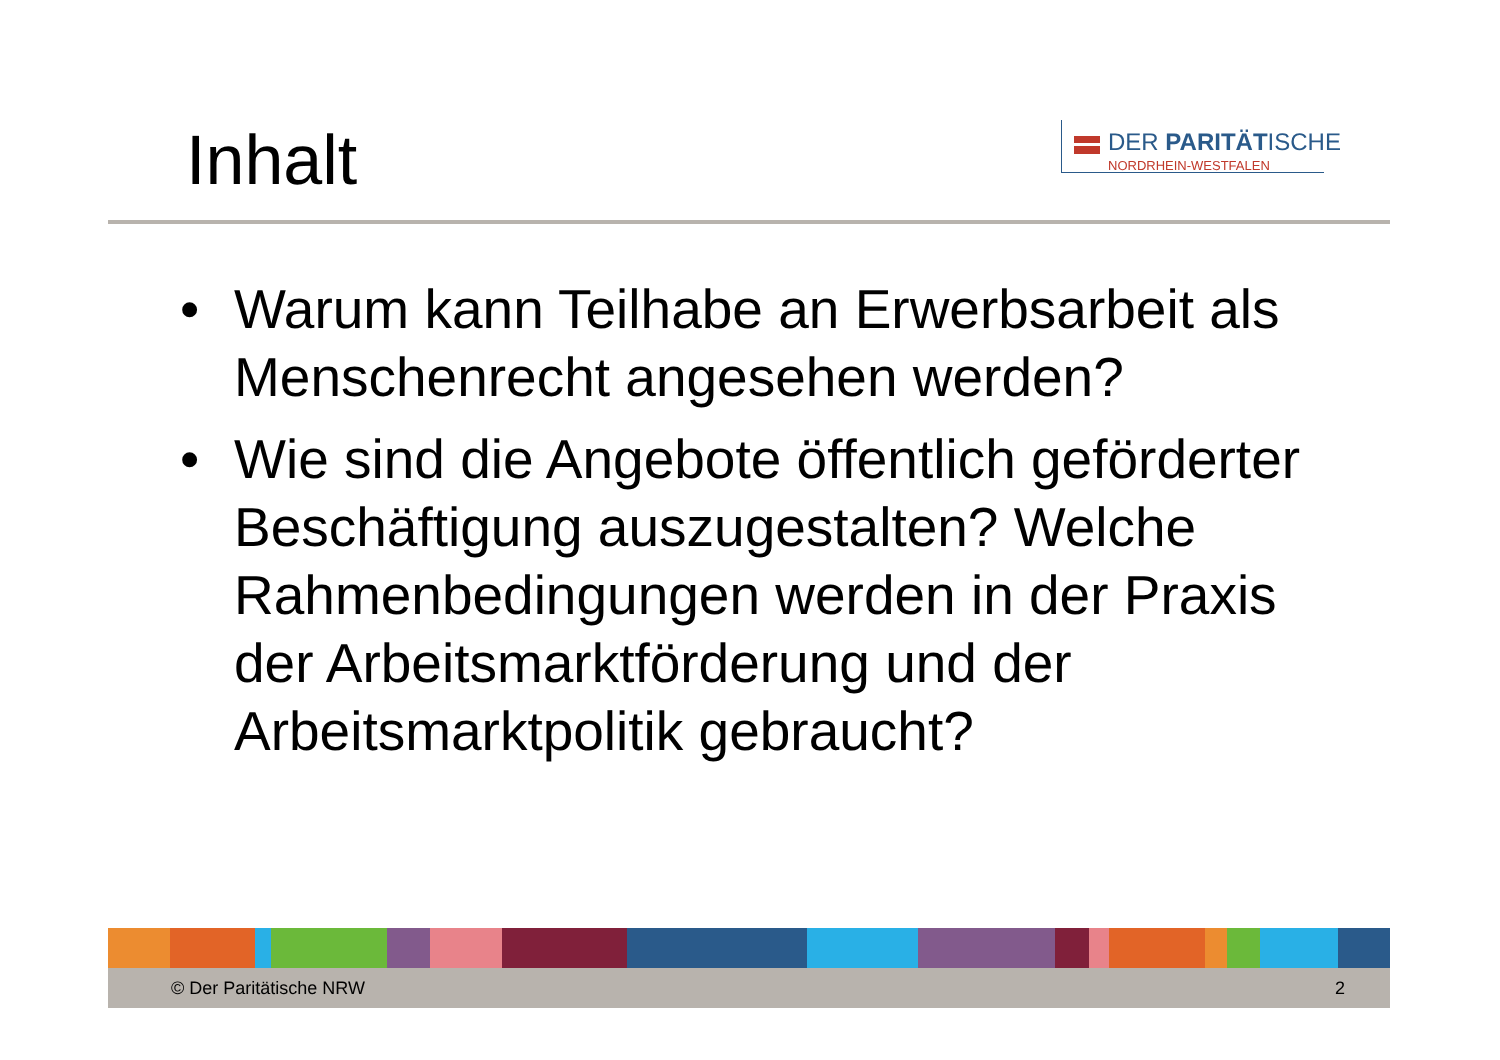Inhalt
DER PARITÄTISCHE
NORDRHEIN-WESTFALEN
• Warum kann Teilhabe an Erwerbsarbeit als Menschenrecht angesehen werden?
• Wie sind die Angebote öffentlich geförderter Beschäftigung auszugestalten? Welche Rahmenbedingungen werden in der Praxis der Arbeitsmarktförderung und der Arbeitsmarktpolitik gebraucht?
© Der Paritätische NRW 2